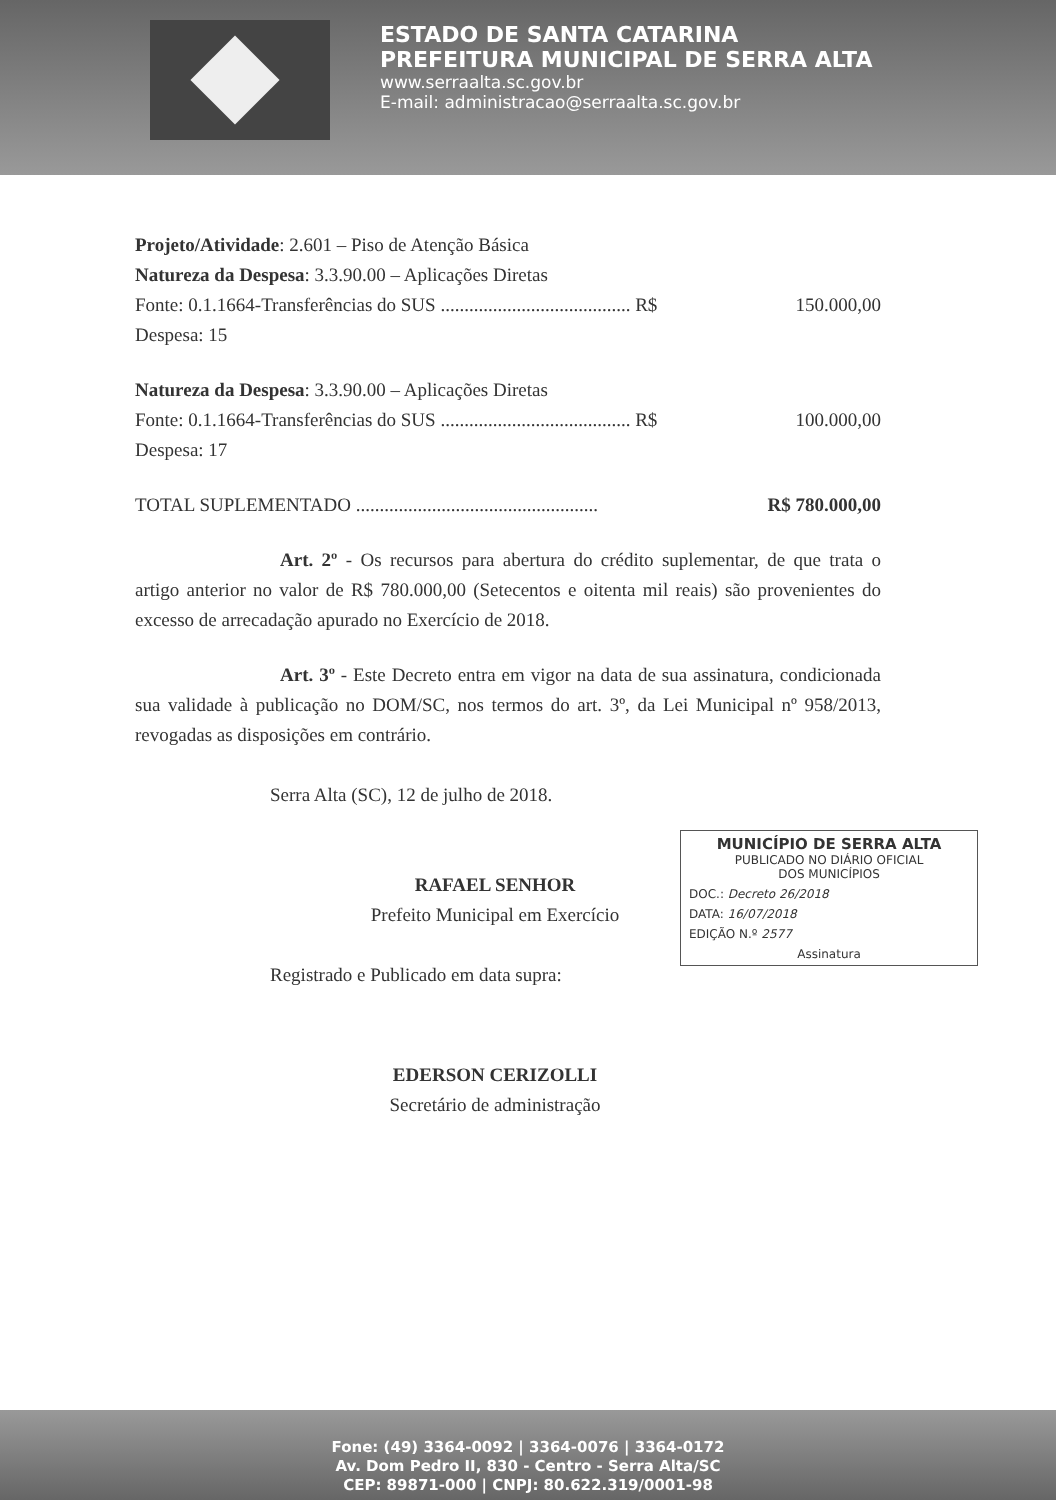ESTADO DE SANTA CATARINA
PREFEITURA MUNICIPAL DE SERRA ALTA
www.serraalta.sc.gov.br
E-mail: administracao@serraalta.sc.gov.br
Projeto/Atividade: 2.601 – Piso de Atenção Básica
Natureza da Despesa: 3.3.90.00 – Aplicações Diretas
Fonte: 0.1.1664-Transferências do SUS ........................................ R$ 150.000,00
Despesa: 15
Natureza da Despesa: 3.3.90.00 – Aplicações Diretas
Fonte: 0.1.1664-Transferências do SUS ........................................ R$ 100.000,00
Despesa: 17
TOTAL SUPLEMENTADO ................................................... R$ 780.000,00
Art. 2º - Os recursos para abertura do crédito suplementar, de que trata o artigo anterior no valor de R$ 780.000,00 (Setecentos e oitenta mil reais) são provenientes do excesso de arrecadação apurado no Exercício de 2018.
Art. 3º - Este Decreto entra em vigor na data de sua assinatura, condicionada sua validade à publicação no DOM/SC, nos termos do art. 3º, da Lei Municipal nº 958/2013, revogadas as disposições em contrário.
Serra Alta (SC), 12 de julho de 2018.
RAFAEL SENHOR
Prefeito Municipal em Exercício
Registrado e Publicado em data supra:
EDERSON CERIZOLLI
Secretário de administração
MUNICÍPIO DE SERRA ALTA
PUBLICADO NO DIÁRIO OFICIAL
DOS MUNICÍPIOS
DOC.: Decreto 26/2018
DATA: 16/07/2018
EDIÇÃO N.º 2577
Assinatura
Fone: (49) 3364-0092 | 3364-0076 | 3364-0172
Av. Dom Pedro II, 830 - Centro - Serra Alta/SC
CEP: 89871-000 | CNPJ: 80.622.319/0001-98